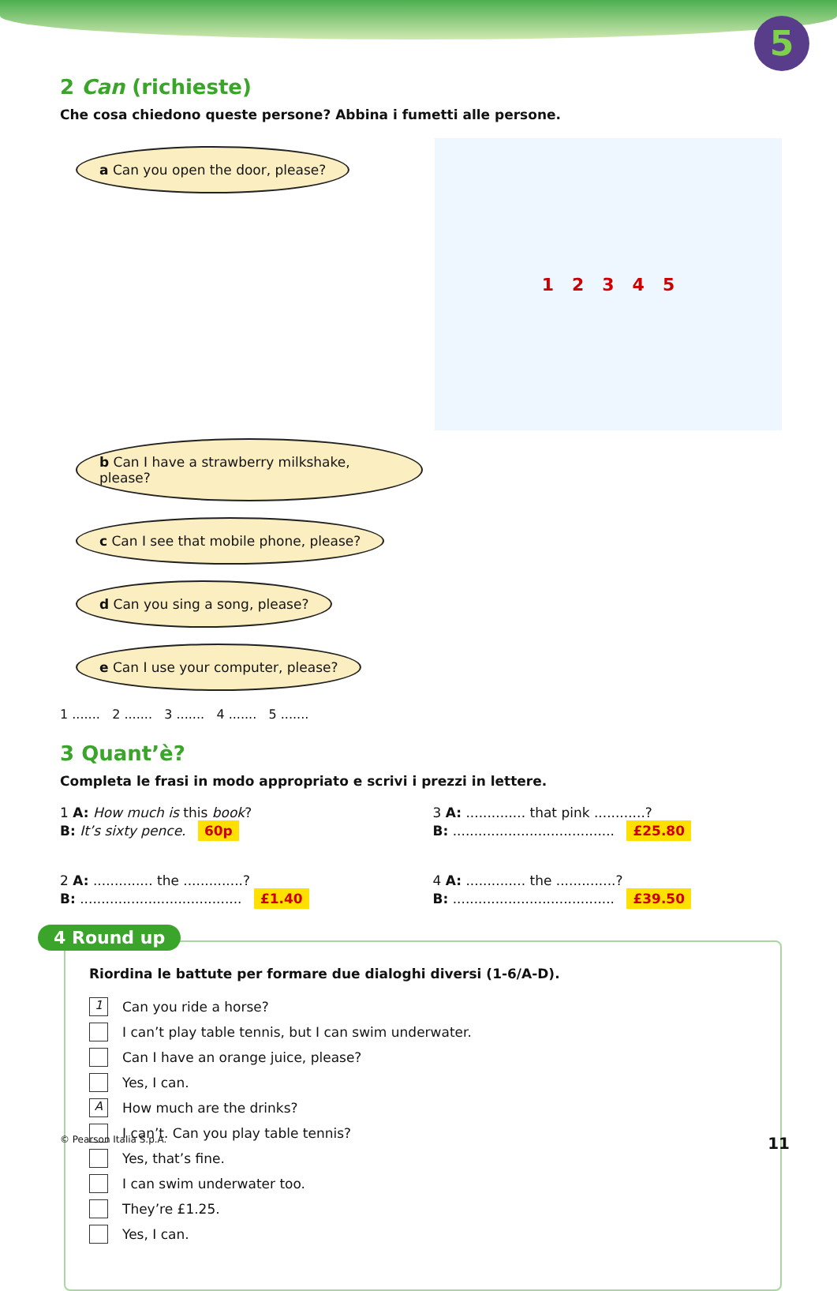5
2 Can (richieste)
Che cosa chiedono queste persone? Abbina i fumetti alle persone.
1 2 3 4 5
a Can you open the door, please? b Can I have a strawberry milkshake, please? c Can I see that mobile phone, please? d Can you sing a song, please? e Can I use your computer, please?
1 ....... 2 ....... 3 ....... 4 ....... 5 .......
3 Quant’è?
Completa le frasi in modo appropriato e scrivi i prezzi in lettere.
1 A: How much is this book?
B: It’s sixty pence. 60p
3 A: .............. that pink ............?
B: ...................................... £25.80
2 A: .............. the ..............?
B: ...................................... £1.40
4 A: .............. the ..............?
B: ...................................... £39.50
4 Round up
Riordina le battute per formare due dialoghi diversi (1-6/A-D).
1 Can you ride a horse?
I can’t play table tennis, but I can swim underwater.
Can I have an orange juice, please?
Yes, I can.
A How much are the drinks?
I can’t. Can you play table tennis?
Yes, that’s fine.
I can swim underwater too.
They’re £1.25.
Yes, I can.
© Pearson Italia S.p.A. 11